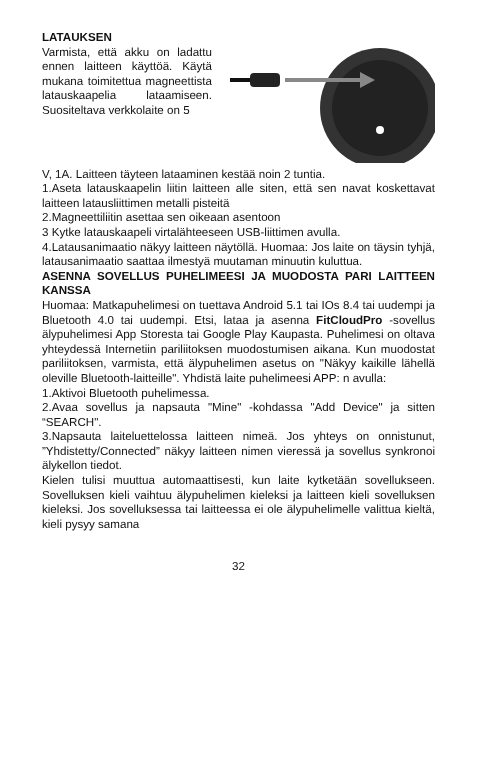LATAUKSEN
Varmista, että akku on ladattu ennen laitteen käyttöä. Käytä mukana toimitettua magneettista latauskaapelia lataamiseen. Suositeltava verkkolaite on 5
V, 1A. Laitteen täyteen lataaminen kestää noin 2 tuntia.
1.Aseta latauskaapelin liitin laitteen alle siten, että sen navat koskettavat laitteen latausliittimen metalli pisteitä
2.Magneettiliitin asettaa sen oikeaan asentoon
3 Kytke latauskaapeli virtalähteeseen USB-liittimen avulla.
4.Latausanimaatio näkyy laitteen näytöllä. Huomaa: Jos laite on täysin tyhjä, latausanimaatio saattaa ilmestyä muutaman minuutin kuluttua.
ASENNA SOVELLUS PUHELIMEESI JA MUODOSTA PARI LAITTEEN KANSSA
Huomaa: Matkapuhelimesi on tuettava Android 5.1 tai IOs 8.4 tai uudempi ja Bluetooth 4.0 tai uudempi. Etsi, lataa ja asenna FitCloudPro -sovellus älypuhelimesi App Storesta tai Google Play Kaupasta. Puhelimesi on oltava yhteydessä Internetiin pariliitoksen muodostumisen aikana. Kun muodostat pariliitoksen, varmista, että älypuhelimen asetus on "Näkyy kaikille lähellä oleville Bluetooth-laitteille". Yhdistä laite puhelimeesi APP: n avulla:
1.Aktivoi Bluetooth puhelimessa.
2.Avaa sovellus ja napsauta "Mine" -kohdassa "Add Device" ja sitten “SEARCH".
3.Napsauta laiteluettelossa laitteen nimeä. Jos yhteys on onnistunut, ”Yhdistetty/Connected” näkyy laitteen nimen vieressä ja sovellus synkronoi älykellon tiedot.
Kielen tulisi muuttua automaattisesti, kun laite kytketään sovellukseen. Sovelluksen kieli vaihtuu älypuhelimen kieleksi ja laitteen kieli sovelluksen kieleksi. Jos sovelluksessa tai laitteessa ei ole älypuhelimelle valittua kieltä, kieli pysyy samana
32